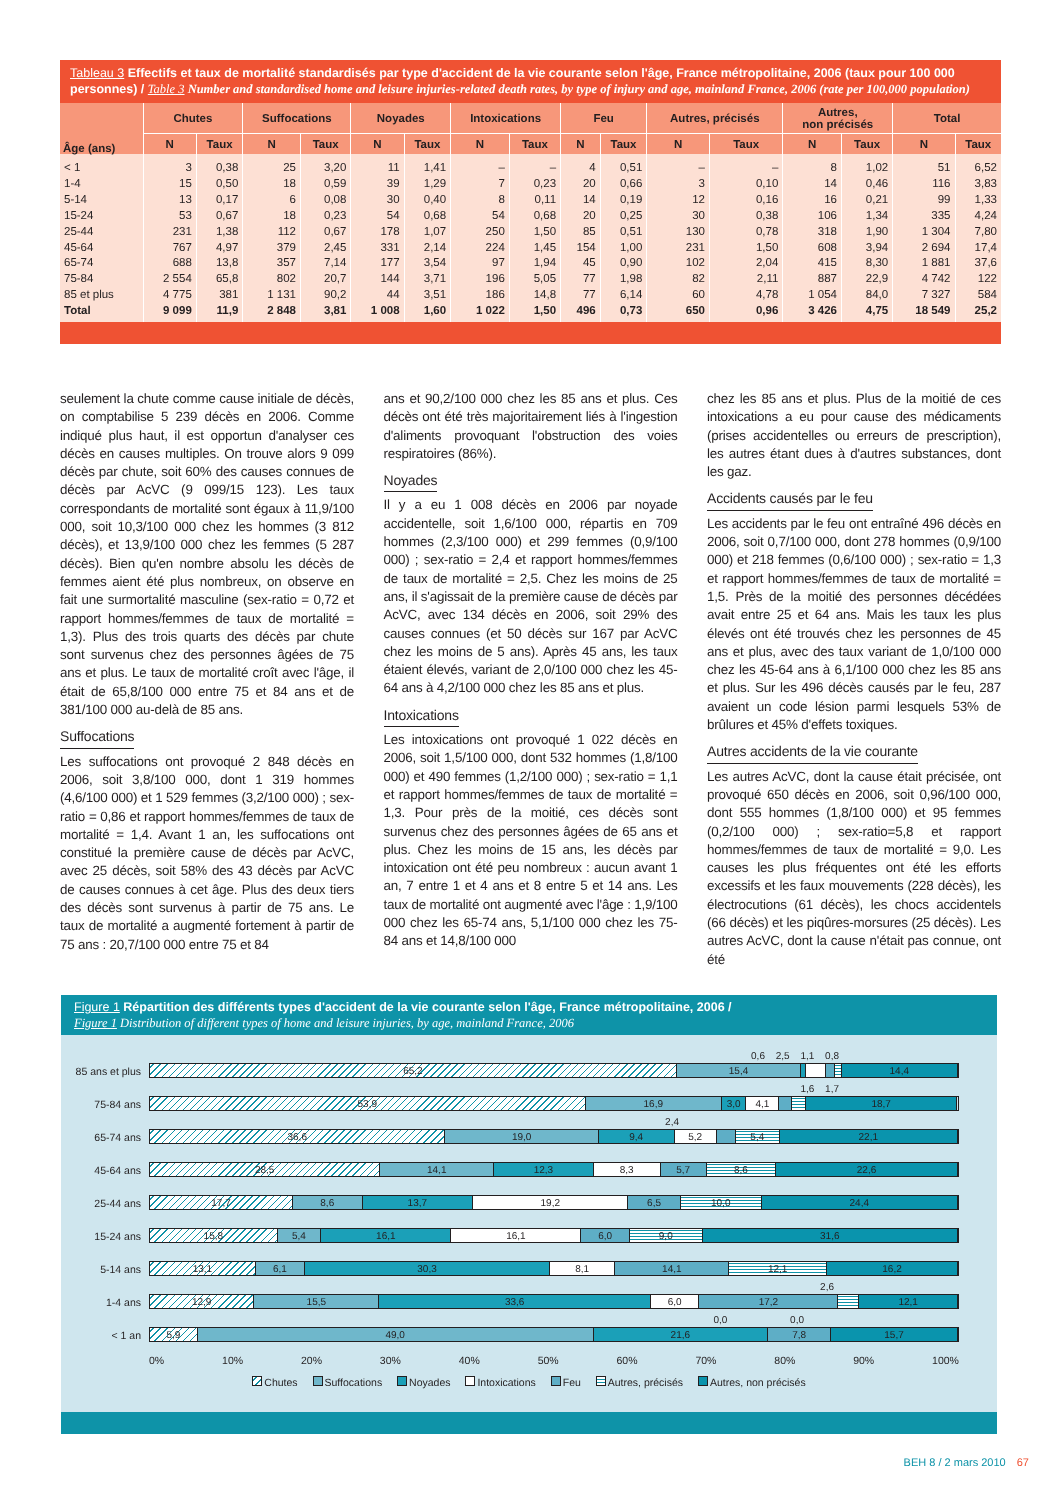Tableau 3 Effectifs et taux de mortalité standardisés par type d'accident de la vie courante selon l'âge, France métropolitaine, 2006 (taux pour 100 000 personnes) / Table 3 Number and standardised home and leisure injuries-related death rates, by type of injury and age, mainland France, 2006 (rate per 100,000 population)
| Âge (ans) | Chutes | | Suffocations | | Noyades | | Intoxications | | Feu | | Autres, précisés | | Autres, non précisés | | Total | |
| --- | --- | --- | --- | --- | --- | --- | --- | --- | --- | --- | --- | --- | --- | --- | --- | --- |
| | N | Taux | N | Taux | N | Taux | N | Taux | N | Taux | N | Taux | N | Taux | N | Taux |
| < 1 | 3 | 0,38 | 25 | 3,20 | 11 | 1,41 | – | – | 4 | 0,51 | – | – | 8 | 1,02 | 51 | 6,52 |
| 1-4 | 15 | 0,50 | 18 | 0,59 | 39 | 1,29 | 7 | 0,23 | 20 | 0,66 | 3 | 0,10 | 14 | 0,46 | 116 | 3,83 |
| 5-14 | 13 | 0,17 | 6 | 0,08 | 30 | 0,40 | 8 | 0,11 | 14 | 0,19 | 12 | 0,16 | 16 | 0,21 | 99 | 1,33 |
| 15-24 | 53 | 0,67 | 18 | 0,23 | 54 | 0,68 | 54 | 0,68 | 20 | 0,25 | 30 | 0,38 | 106 | 1,34 | 335 | 4,24 |
| 25-44 | 231 | 1,38 | 112 | 0,67 | 178 | 1,07 | 250 | 1,50 | 85 | 0,51 | 130 | 0,78 | 318 | 1,90 | 1 304 | 7,80 |
| 45-64 | 767 | 4,97 | 379 | 2,45 | 331 | 2,14 | 224 | 1,45 | 154 | 1,00 | 231 | 1,50 | 608 | 3,94 | 2 694 | 17,4 |
| 65-74 | 688 | 13,8 | 357 | 7,14 | 177 | 3,54 | 97 | 1,94 | 45 | 0,90 | 102 | 2,04 | 415 | 8,30 | 1 881 | 37,6 |
| 75-84 | 2 554 | 65,8 | 802 | 20,7 | 144 | 3,71 | 196 | 5,05 | 77 | 1,98 | 82 | 2,11 | 887 | 22,9 | 4 742 | 122 |
| 85 et plus | 4 775 | 381 | 1 131 | 90,2 | 44 | 3,51 | 186 | 14,8 | 77 | 6,14 | 60 | 4,78 | 1 054 | 84,0 | 7 327 | 584 |
| Total | 9 099 | 11,9 | 2 848 | 3,81 | 1 008 | 1,60 | 1 022 | 1,50 | 496 | 0,73 | 650 | 0,96 | 3 426 | 4,75 | 18 549 | 25,2 |
seulement la chute comme cause initiale de décès, on comptabilise 5 239 décès en 2006. Comme indiqué plus haut, il est opportun d'analyser ces décès en causes multiples. On trouve alors 9 099 décès par chute, soit 60% des causes connues de décès par AcVC (9 099/15 123). Les taux correspondants de mortalité sont égaux à 11,9/100 000, soit 10,3/100 000 chez les hommes (3 812 décès), et 13,9/100 000 chez les femmes (5 287 décès). Bien qu'en nombre absolu les décès de femmes aient été plus nombreux, on observe en fait une surmortalité masculine (sex-ratio = 0,72 et rapport hommes/femmes de taux de mortalité = 1,3). Plus des trois quarts des décès par chute sont survenus chez des personnes âgées de 75 ans et plus. Le taux de mortalité croît avec l'âge, il était de 65,8/100 000 entre 75 et 84 ans et de 381/100 000 au-delà de 85 ans.
Suffocations
Les suffocations ont provoqué 2 848 décès en 2006, soit 3,8/100 000, dont 1 319 hommes (4,6/100 000) et 1 529 femmes (3,2/100 000) ; sex-ratio = 0,86 et rapport hommes/femmes de taux de mortalité = 1,4. Avant 1 an, les suffocations ont constitué la première cause de décès par AcVC, avec 25 décès, soit 58% des 43 décès par AcVC de causes connues à cet âge. Plus des deux tiers des décès sont survenus à partir de 75 ans. Le taux de mortalité a augmenté fortement à partir de 75 ans : 20,7/100 000 entre 75 et 84
ans et 90,2/100 000 chez les 85 ans et plus. Ces décès ont été très majoritairement liés à l'ingestion d'aliments provoquant l'obstruction des voies respiratoires (86%).
Noyades
Il y a eu 1 008 décès en 2006 par noyade accidentelle, soit 1,6/100 000, répartis en 709 hommes (2,3/100 000) et 299 femmes (0,9/100 000) ; sex-ratio = 2,4 et rapport hommes/femmes de taux de mortalité = 2,5. Chez les moins de 25 ans, il s'agissait de la première cause de décès par AcVC, avec 134 décès en 2006, soit 29% des causes connues (et 50 décès sur 167 par AcVC chez les moins de 5 ans). Après 45 ans, les taux étaient élevés, variant de 2,0/100 000 chez les 45-64 ans à 4,2/100 000 chez les 85 ans et plus.
Intoxications
Les intoxications ont provoqué 1 022 décès en 2006, soit 1,5/100 000, dont 532 hommes (1,8/100 000) et 490 femmes (1,2/100 000) ; sex-ratio = 1,1 et rapport hommes/femmes de taux de mortalité = 1,3. Pour près de la moitié, ces décès sont survenus chez des personnes âgées de 65 ans et plus. Chez les moins de 15 ans, les décès par intoxication ont été peu nombreux : aucun avant 1 an, 7 entre 1 et 4 ans et 8 entre 5 et 14 ans. Les taux de mortalité ont augmenté avec l'âge : 1,9/100 000 chez les 65-74 ans, 5,1/100 000 chez les 75-84 ans et 14,8/100 000
chez les 85 ans et plus. Plus de la moitié de ces intoxications a eu pour cause des médicaments (prises accidentelles ou erreurs de prescription), les autres étant dues à d'autres substances, dont les gaz.
Accidents causés par le feu
Les accidents par le feu ont entraîné 496 décès en 2006, soit 0,7/100 000, dont 278 hommes (0,9/100 000) et 218 femmes (0,6/100 000) ; sex-ratio = 1,3 et rapport hommes/femmes de taux de mortalité = 1,5. Près de la moitié des personnes décédées avait entre 25 et 64 ans. Mais les taux les plus élevés ont été trouvés chez les personnes de 45 ans et plus, avec des taux variant de 1,0/100 000 chez les 45-64 ans à 6,1/100 000 chez les 85 ans et plus. Sur les 496 décès causés par le feu, 287 avaient un code lésion parmi lesquels 53% de brûlures et 45% d'effets toxiques.
Autres accidents de la vie courante
Les autres AcVC, dont la cause était précisée, ont provoqué 650 décès en 2006, soit 0,96/100 000, dont 555 hommes (1,8/100 000) et 95 femmes (0,2/100 000) ; sex-ratio=5,8 et rapport hommes/femmes de taux de mortalité = 9,0. Les causes les plus fréquentes ont été les efforts excessifs et les faux mouvements (228 décès), les électrocutions (61 décès), les chocs accidentels (66 décès) et les piqûres-morsures (25 décès). Les autres AcVC, dont la cause n'était pas connue, ont été
Figure 1 Répartition des différents types d'accident de la vie courante selon l'âge, France métropolitaine, 2006 /
Figure 1 Distribution of different types of home and leisure injuries, by age, mainland France, 2006
85 ans et plus
0,6 2,5 1,1 0,8
65,2 15,4 14,4
75-84 ans
1,6 1,7
53,9 16,9 3,0 4,1 18,7
65-74 ans
2,4
36,6 19,0 9,4 5,2 5,4 22,1
45-64 ans
28,5 14,1 12,3 8,3 5,7 8,6 22,6
25-44 ans
17,7 8,6 13,7 19,2 6,5 10,0 24,4
15-24 ans
15,8 5,4 16,1 16,1 6,0 9,0 31,6
5-14 ans
13,1 6,1 30,3 8,1 14,1 12,1 16,2
1-4 ans
2,6
12,9 15,5 33,6 6,0 17,2 12,1
< 1 an
0,0 0,0
5,9 49,0 21,6 7,8 15,7
0% 10% 20% 30% 40% 50% 60% 70% 80% 90% 100%
Chutes Suffocations Noyades Intoxications Feu Autres, précisés Autres, non précisés
BEH 8 / 2 mars 2010 67